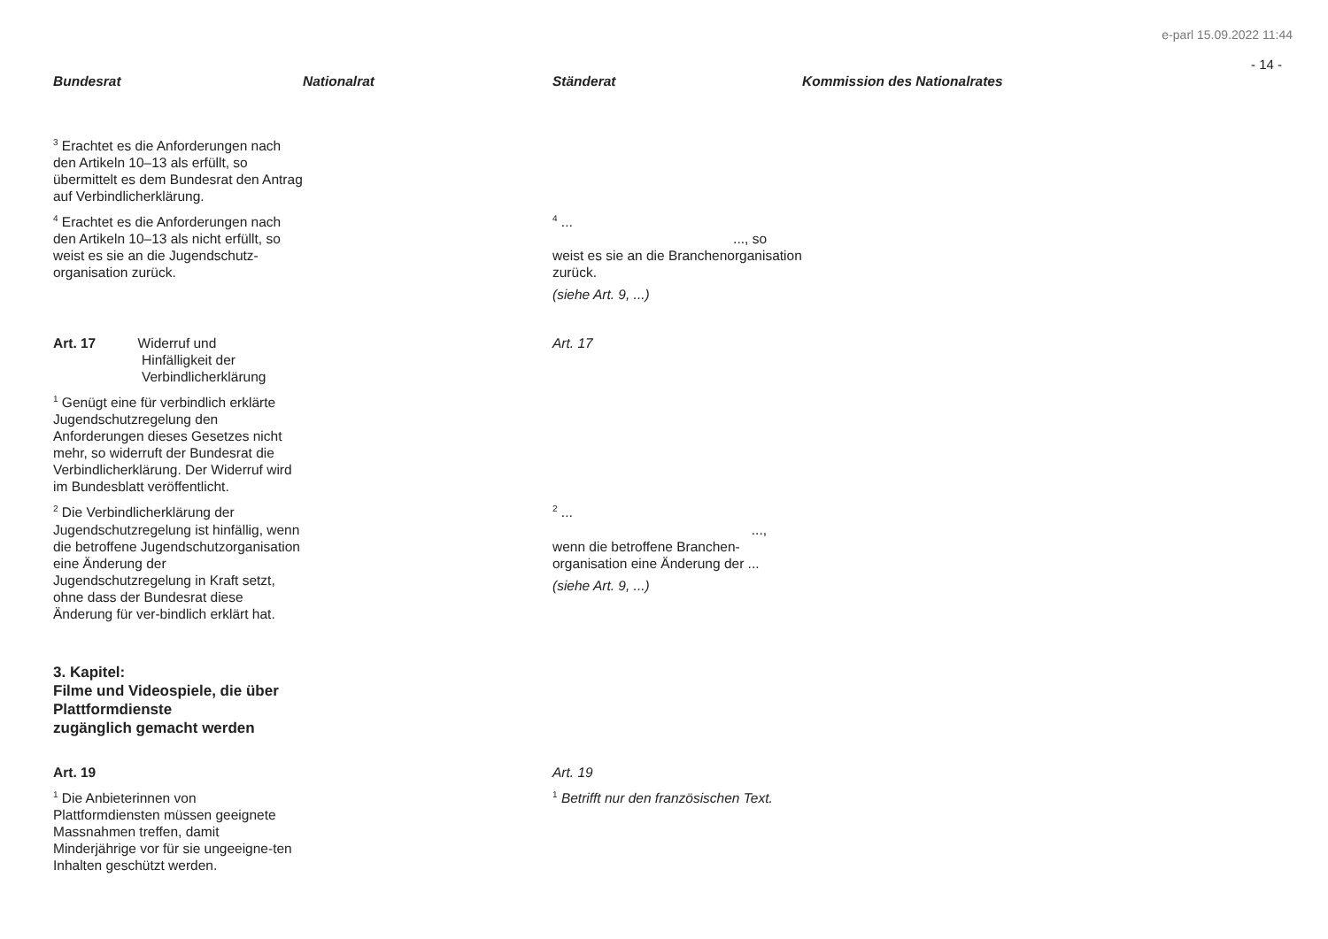e-parl 15.09.2022 11:44
- 14 -
| Bundesrat | Nationalrat | Ständerat | Kommission des Nationalrates |
| --- | --- | --- | --- |
| <sup>3</sup> Erachtet es die Anforderungen nach den Artikeln 10–13 als erfüllt, so übermittelt es dem Bundesrat den Antrag auf Verbindlicherklärung. | | | |
| <sup>4</sup> Erachtet es die Anforderungen nach den Artikeln 10–13 als nicht erfüllt, so weist es sie an die Jugendschutz-organisation zurück. | | <sup>4</sup> ... ..., so weist es sie an die Branchenorganisation zurück. (siehe Art. 9, ...) | |
| Art. 17 Widerruf und Hinfälligkeit der Verbindlicherklärung | | Art. 17 | |
| <sup>1</sup> Genügt eine für verbindlich erklärte Jugendschutzregelung den Anforderungen dieses Gesetzes nicht mehr, so widerruft der Bundesrat die Verbindlicherklärung. Der Widerruf wird im Bundesblatt veröffentlicht. | | | |
| <sup>2</sup> Die Verbindlicherklärung der Jugendschutzregelung ist hinfällig, wenn die betroffene Jugendschutzorganisation eine Änderung der Jugendschutzregelung in Kraft setzt, ohne dass der Bundesrat diese Änderung für ver-bindlich erklärt hat. | | <sup>2</sup> ... ..., wenn die betroffene Branchen-organisation eine Änderung der ... (siehe Art. 9, ...) | |
| 3. Kapitel: Filme und Videospiele, die über Plattformdienste zugänglich gemacht werden | | | |
| Art. 19 | | Art. 19 | |
| <sup>1</sup> Die Anbieterinnen von Plattformdiensten müssen geeignete Massnahmen treffen, damit Minderjährige vor für sie ungeeigne-ten Inhalten geschützt werden. | | <sup>1</sup> Betrifft nur den französischen Text. | |